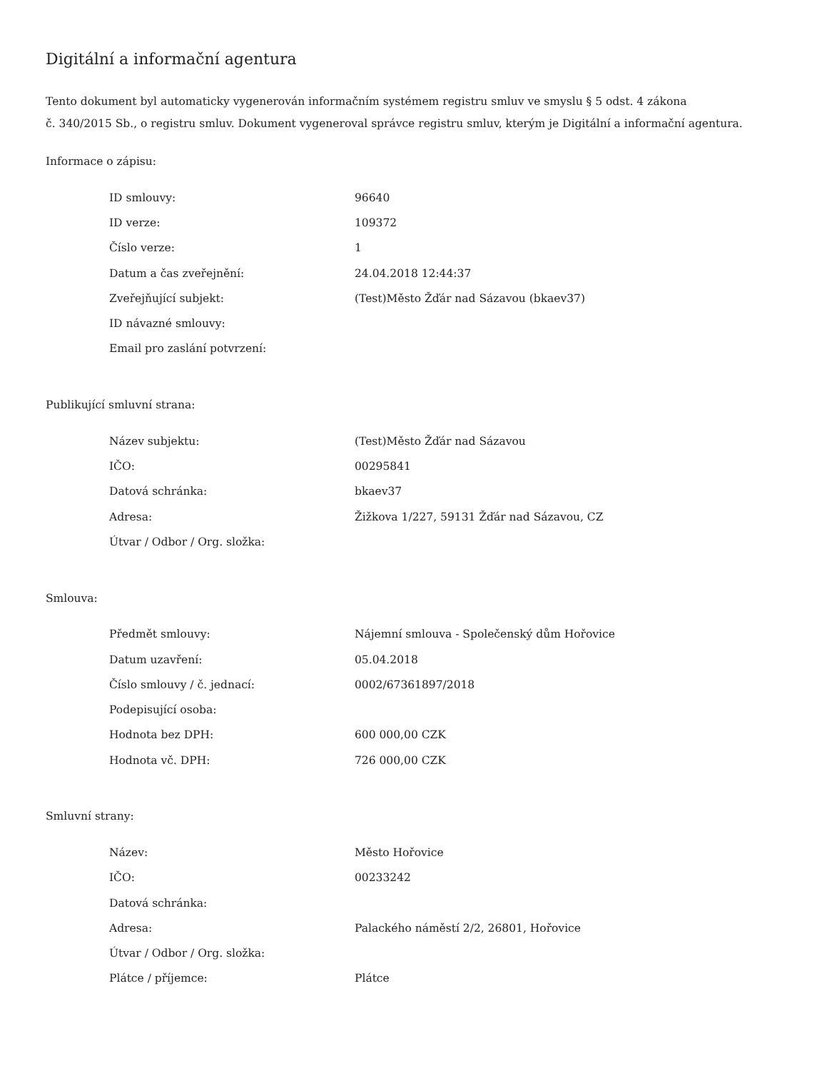Digitální a informační agentura
Tento dokument byl automaticky vygenerován informačním systémem registru smluv ve smyslu § 5 odst. 4 zákona
č. 340/2015 Sb., o registru smluv. Dokument vygeneroval správce registru smluv, kterým je Digitální a informační agentura.
Informace o zápisu:
| ID smlouvy: | 96640 |
| ID verze: | 109372 |
| Číslo verze: | 1 |
| Datum a čas zveřejnění: | 24.04.2018 12:44:37 |
| Zveřejňující subjekt: | (Test)Město Žďár nad Sázavou (bkaev37) |
| ID návazné smlouvy: | |
| Email pro zaslání potvrzení: | |
Publikující smluvní strana:
| Název subjektu: | (Test)Město Žďár nad Sázavou |
| IČO: | 00295841 |
| Datová schránka: | bkaev37 |
| Adresa: | Žižkova 1/227, 59131 Žďár nad Sázavou, CZ |
| Útvar / Odbor / Org. složka: | |
Smlouva:
| Předmět smlouvy: | Nájemní smlouva - Společenský dům Hořovice |
| Datum uzavření: | 05.04.2018 |
| Číslo smlouvy / č. jednací: | 0002/67361897/2018 |
| Podepisující osoba: | |
| Hodnota bez DPH: | 600 000,00 CZK |
| Hodnota vč. DPH: | 726 000,00 CZK |
Smluvní strany:
| Název: | Město Hořovice |
| IČO: | 00233242 |
| Datová schránka: | |
| Adresa: | Palackého náměstí 2/2, 26801, Hořovice |
| Útvar / Odbor / Org. složka: | |
| Plátce / příjemce: | Plátce |